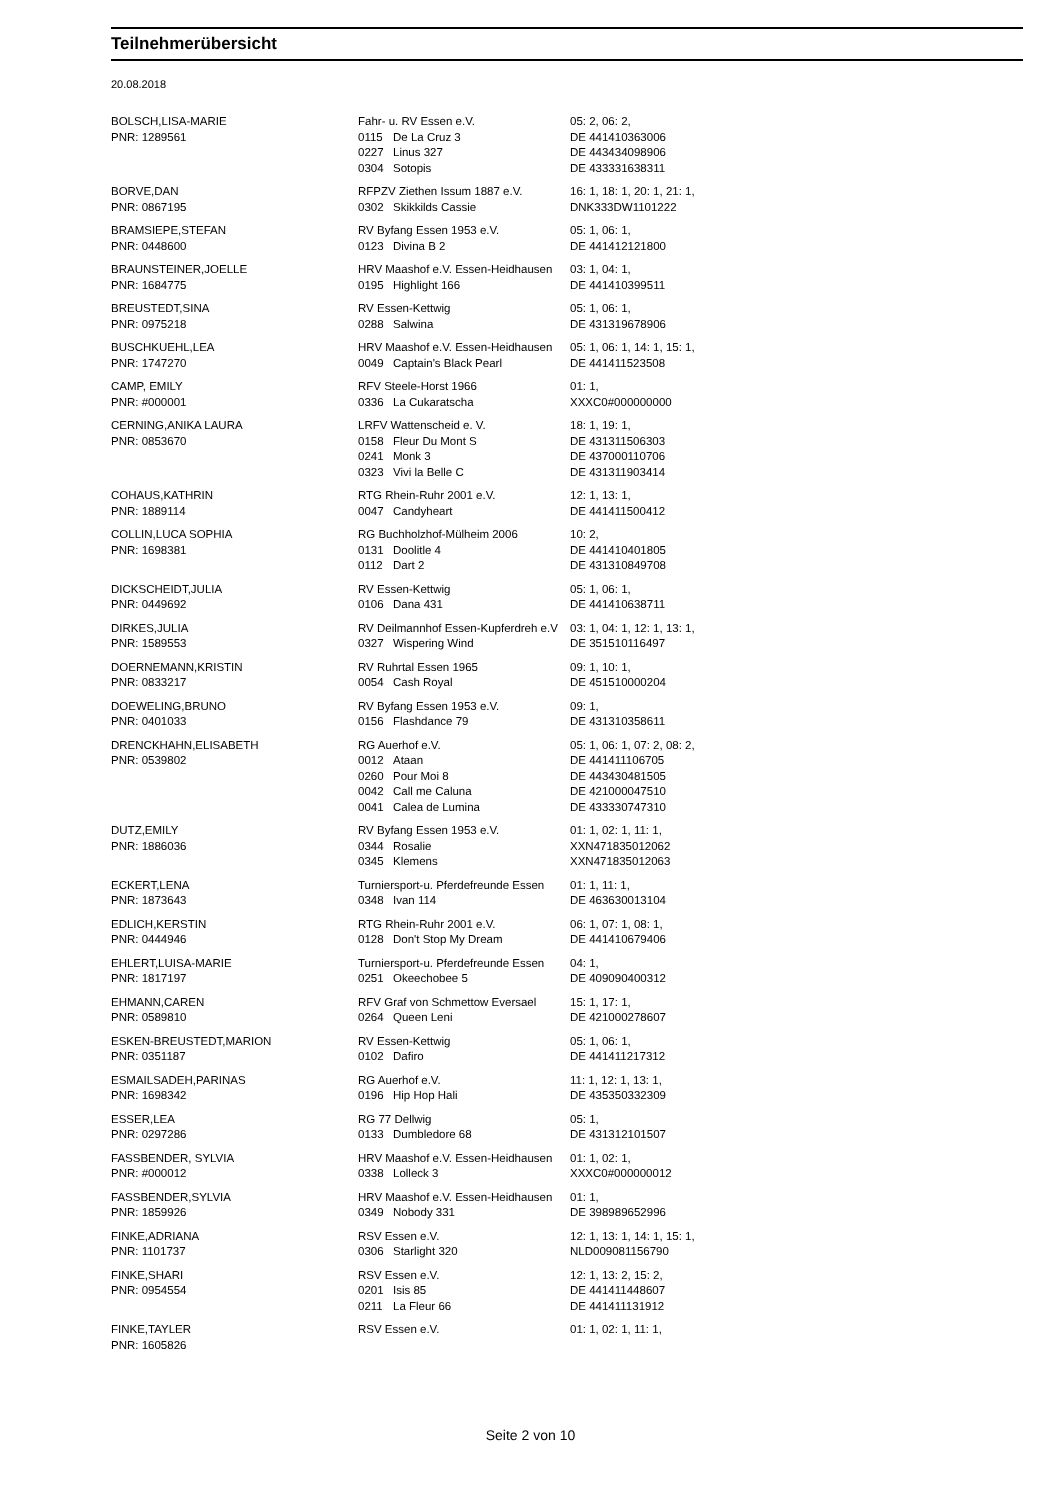Teilnehmerübersicht
20.08.2018
| BOLSCH,LISA-MARIE | Fahr- u. RV Essen e.V. | | 05: 2, 06: 2, |
| PNR: 1289561 | 0115 | De La Cruz 3 | DE 441410363006 |
| | 0227 | Linus 327 | DE 443434098906 |
| | 0304 | Sotopis | DE 433331638311 |
| BORVE,DAN | RFPZV Ziethen Issum 1887 e.V. | | 16: 1, 18: 1, 20: 1, 21: 1, |
| PNR: 0867195 | 0302 | Skikkilds Cassie | DNK333DW1101222 |
| BRAMSIEPE,STEFAN | RV Byfang Essen 1953 e.V. | | 05: 1, 06: 1, |
| PNR: 0448600 | 0123 | Divina B 2 | DE 441412121800 |
| BRAUNSTEINER,JOELLE | HRV Maashof e.V. Essen-Heidhausen | | 03: 1, 04: 1, |
| PNR: 1684775 | 0195 | Highlight 166 | DE 441410399511 |
| BREUSTEDT,SINA | RV Essen-Kettwig | | 05: 1, 06: 1, |
| PNR: 0975218 | 0288 | Salwina | DE 431319678906 |
| BUSCHKUEHL,LEA | HRV Maashof e.V. Essen-Heidhausen | | 05: 1, 06: 1, 14: 1, 15: 1, |
| PNR: 1747270 | 0049 | Captain's Black Pearl | DE 441411523508 |
| CAMP, EMILY | RFV Steele-Horst 1966 | | 01: 1, |
| PNR: #000001 | 0336 | La Cukaratscha | XXXC0#000000000 |
| CERNING,ANIKA LAURA | LRFV Wattenscheid e. V. | | 18: 1, 19: 1, |
| PNR: 0853670 | 0158 | Fleur Du Mont S | DE 431311506303 |
| | 0241 | Monk 3 | DE 437000110706 |
| | 0323 | Vivi la Belle C | DE 431311903414 |
| COHAUS,KATHRIN | RTG Rhein-Ruhr 2001 e.V. | | 12: 1, 13: 1, |
| PNR: 1889114 | 0047 | Candyheart | DE 441411500412 |
| COLLIN,LUCA SOPHIA | RG Buchholzhof-Mülheim 2006 | | 10: 2, |
| PNR: 1698381 | 0131 | Doolitle 4 | DE 441410401805 |
| | 0112 | Dart 2 | DE 431310849708 |
| DICKSCHEIDT,JULIA | RV Essen-Kettwig | | 05: 1, 06: 1, |
| PNR: 0449692 | 0106 | Dana 431 | DE 441410638711 |
| DIRKES,JULIA | RV Deilmannhof Essen-Kupferdreh e.V | | 03: 1, 04: 1, 12: 1, 13: 1, |
| PNR: 1589553 | 0327 | Wispering Wind | DE 351510116497 |
| DOERNEMANN,KRISTIN | RV Ruhrtal Essen 1965 | | 09: 1, 10: 1, |
| PNR: 0833217 | 0054 | Cash Royal | DE 451510000204 |
| DOEWELING,BRUNO | RV Byfang Essen 1953 e.V. | | 09: 1, |
| PNR: 0401033 | 0156 | Flashdance 79 | DE 431310358611 |
| DRENCKHAHN,ELISABETH | RG Auerhof e.V. | | 05: 1, 06: 1, 07: 2, 08: 2, |
| PNR: 0539802 | 0012 | Ataan | DE 441411106705 |
| | 0260 | Pour Moi 8 | DE 443430481505 |
| | 0042 | Call me Caluna | DE 421000047510 |
| | 0041 | Calea de Lumina | DE 433330747310 |
| DUTZ,EMILY | RV Byfang Essen 1953 e.V. | | 01: 1, 02: 1, 11: 1, |
| PNR: 1886036 | 0344 | Rosalie | XXN471835012062 |
| | 0345 | Klemens | XXN471835012063 |
| ECKERT,LENA | Turniersport-u. Pferdefreunde Essen | | 01: 1, 11: 1, |
| PNR: 1873643 | 0348 | Ivan 114 | DE 463630013104 |
| EDLICH,KERSTIN | RTG Rhein-Ruhr 2001 e.V. | | 06: 1, 07: 1, 08: 1, |
| PNR: 0444946 | 0128 | Don't Stop My Dream | DE 441410679406 |
| EHLERT,LUISA-MARIE | Turniersport-u. Pferdefreunde Essen | | 04: 1, |
| PNR: 1817197 | 0251 | Okeechobee 5 | DE 409090400312 |
| EHMANN,CAREN | RFV Graf von Schmettow Eversael | | 15: 1, 17: 1, |
| PNR: 0589810 | 0264 | Queen Leni | DE 421000278607 |
| ESKEN-BREUSTEDT,MARION | RV Essen-Kettwig | | 05: 1, 06: 1, |
| PNR: 0351187 | 0102 | Dafiro | DE 441411217312 |
| ESMAILSADEH,PARINAS | RG Auerhof e.V. | | 11: 1, 12: 1, 13: 1, |
| PNR: 1698342 | 0196 | Hip Hop Hali | DE 435350332309 |
| ESSER,LEA | RG 77 Dellwig | | 05: 1, |
| PNR: 0297286 | 0133 | Dumbledore 68 | DE 431312101507 |
| FASSBENDER, SYLVIA | HRV Maashof e.V. Essen-Heidhausen | | 01: 1, 02: 1, |
| PNR: #000012 | 0338 | Lolleck 3 | XXXC0#000000012 |
| FASSBENDER,SYLVIA | HRV Maashof e.V. Essen-Heidhausen | | 01: 1, |
| PNR: 1859926 | 0349 | Nobody 331 | DE 398989652996 |
| FINKE,ADRIANA | RSV Essen e.V. | | 12: 1, 13: 1, 14: 1, 15: 1, |
| PNR: 1101737 | 0306 | Starlight 320 | NLD009081156790 |
| FINKE,SHARI | RSV Essen e.V. | | 12: 1, 13: 2, 15: 2, |
| PNR: 0954554 | 0201 | Isis 85 | DE 441411448607 |
| | 0211 | La Fleur 66 | DE 441411131912 |
| FINKE,TAYLER | RSV Essen e.V. | | 01: 1, 02: 1, 11: 1, |
| PNR: 1605826 | | | |
Seite 2 von 10